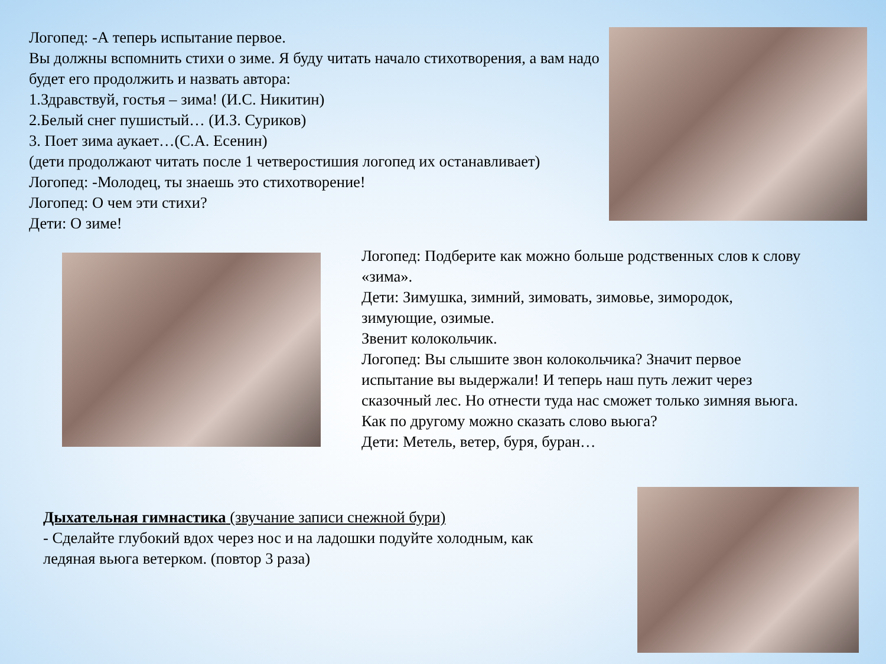Логопед: -А теперь испытание первое.
Вы должны вспомнить стихи о зиме. Я буду читать начало стихотворения, а вам надо будет его продолжить и назвать автора:
1.Здравствуй, гостья – зима! (И.С. Никитин)
2.Белый снег пушистый… (И.З. Суриков)
3. Поет зима аукает…(С.А. Есенин)
(дети продолжают читать после 1 четверостишия логопед их останавливает)
Логопед: -Молодец, ты знаешь это стихотворение!
Логопед: О чем эти стихи?
Дети: О зиме!
Логопед: Подберите как можно больше родственных слов к слову «зима».
Дети: Зимушка, зимний, зимовать, зимовье, зиморoдок, зимующие, озимые.
Звенит колокольчик.
Логопед: Вы слышите звон колокольчика? Значит первое испытание вы выдержали! И теперь наш путь лежит через сказочный лес. Но отнести туда нас сможет только зимняя вьюга. Как по другому можно сказать слово вьюга?
Дети: Метель, ветер, буря, буран…
Дыхательная гимнастика (звучание записи снежной бури)
- Сделайте глубокий вдох через нос и на ладошки подуйте холодным, как ледяная вьюга ветерком. (повтор 3 раза)